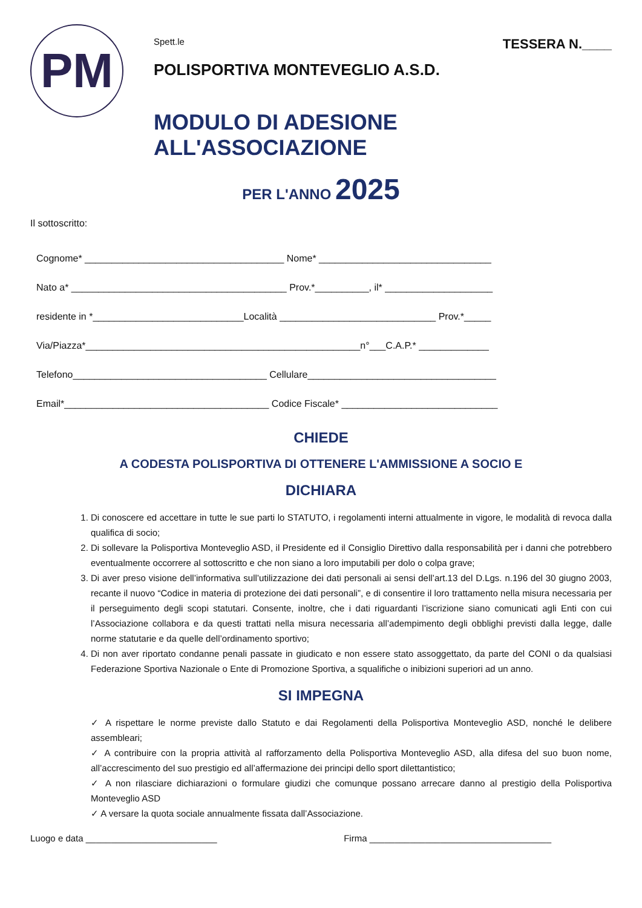PM
Spett.le TESSERA N.____
POLISPORTIVA MONTEVEGLIO A.S.D.
MODULO DI ADESIONE ALL'ASSOCIAZIONE
PER L'ANNO 2025
Il sottoscritto:
Cognome* _____________________________________ Nome* ________________________________
Nato a* ________________________________________ Prov.*__________, il* ____________________
residente in *____________________________Località _____________________________ Prov.*_____
Via/Piazza*___________________________________________________n°___C.A.P.* _____________
Telefono____________________________________ Cellulare___________________________________
Email*______________________________________ Codice Fiscale* _____________________________
CHIEDE
A CODESTA POLISPORTIVA DI OTTENERE L'AMMISSIONE A SOCIO E
DICHIARA
1. Di conoscere ed accettare in tutte le sue parti lo STATUTO, i regolamenti interni attualmente in vigore, le modalità di revoca dalla qualifica di socio;
2. Di sollevare la Polisportiva Monteveglio ASD, il Presidente ed il Consiglio Direttivo dalla responsabilità per i danni che potrebbero eventualmente occorrere al sottoscritto e che non siano a loro imputabili per dolo o colpa grave;
3. Di aver preso visione dell’informativa sull’utilizzazione dei dati personali ai sensi dell’art.13 del D.Lgs. n.196 del 30 giugno 2003, recante il nuovo “Codice in materia di protezione dei dati personali”, e di consentire il loro trattamento nella misura necessaria per il perseguimento degli scopi statutari. Consente, inoltre, che i dati riguardanti l’iscrizione siano comunicati agli Enti con cui l’Associazione collabora e da questi trattati nella misura necessaria all’adempimento degli obblighi previsti dalla legge, dalle norme statutarie e da quelle dell’ordinamento sportivo;
4. Di non aver riportato condanne penali passate in giudicato e non essere stato assoggettato, da parte del CONI o da qualsiasi Federazione Sportiva Nazionale o Ente di Promozione Sportiva, a squalifiche o inibizioni superiori ad un anno.
SI IMPEGNA
✓ A rispettare le norme previste dallo Statuto e dai Regolamenti della Polisportiva Monteveglio ASD, nonché le delibere assembleari;
✓ A contribuire con la propria attività al rafforzamento della Polisportiva Monteveglio ASD, alla difesa del suo buon nome, all’accrescimento del suo prestigio ed all’affermazione dei principi dello sport dilettantistico;
✓ A non rilasciare dichiarazioni o formulare giudizi che comunque possano arrecare danno al prestigio della Polisportiva Monteveglio ASD
✓ A versare la quota sociale annualmente fissata dall’Associazione.
Luogo e data __________________________ Firma ____________________________________